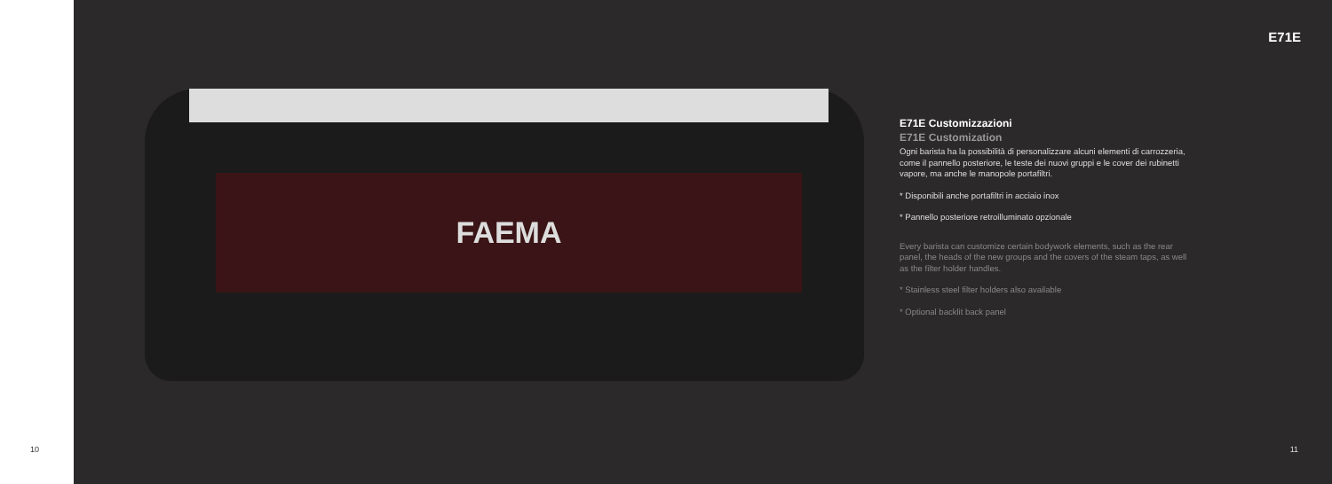10
FAEMA
E71E Customizzazioni
E71E Customization
Ogni barista ha la possibilità di personalizzare alcuni elementi di carrozzeria, come il pannello posteriore, le teste dei nuovi gruppi e le cover dei rubinetti vapore, ma anche le manopole portafiltri.
* Disponibili anche portafiltri in acciaio inox
* Pannello posteriore retroilluminato opzionale
Every barista can customize certain bodywork elements, such as the rear panel, the heads of the new groups and the covers of the steam taps, as well as the filter holder handles.
* Stainless steel filter holders also available
* Optional backlit back panel
E71E
11